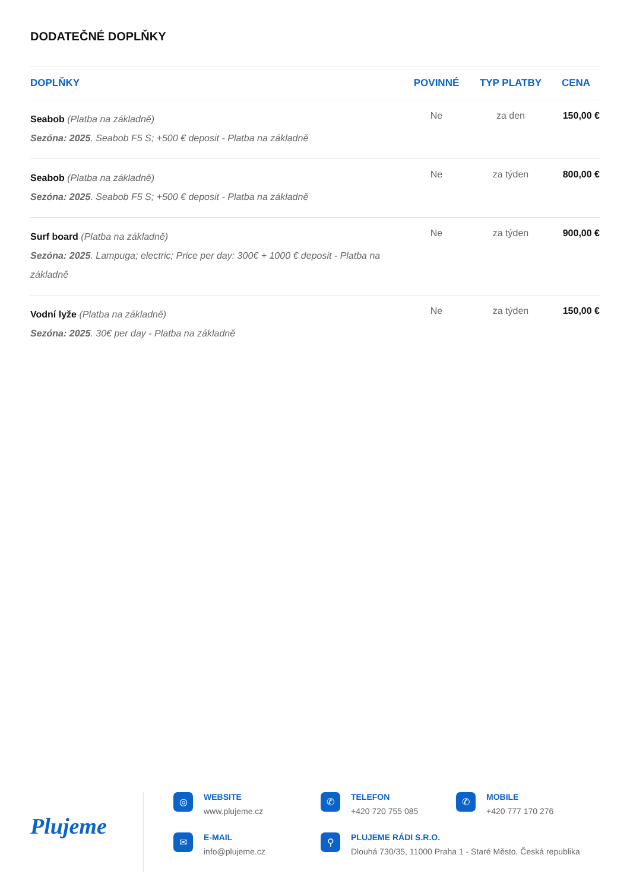DODATEČNÉ DOPLŇKY
| DOPLŇKY | POVINNÉ | TYP PLATBY | CENA |
| --- | --- | --- | --- |
| Seabob (Platba na základně) Sezóna: 2025 . Seabob F5 S; +500 € deposit - Platba na základně | Ne | za den | 150,00 € |
| Seabob (Platba na základně) Sezóna: 2025 . Seabob F5 S; +500 € deposit - Platba na základně | Ne | za týden | 800,00 € |
| Surf board (Platba na základně) Sezóna: 2025 . Lampuga; electric; Price per day: 300€ + 1000 € deposit - Platba na základně | Ne | za týden | 900,00 € |
| Vodní lyže (Platba na základně) Sezóna: 2025 . 30€ per day - Platba na základně | Ne | za týden | 150,00 € |
Plujeme
◎
WEBSITE
www.plujeme.cz
✆
TELEFON
+420 720 755 085
✆
MOBILE
+420 777 170 276
✉
E-MAIL
info@plujeme.cz
⚲
PLUJEME RÁDI S.R.O.
Dlouhá 730/35, 11000 Praha 1 - Staré Město, Česká republika